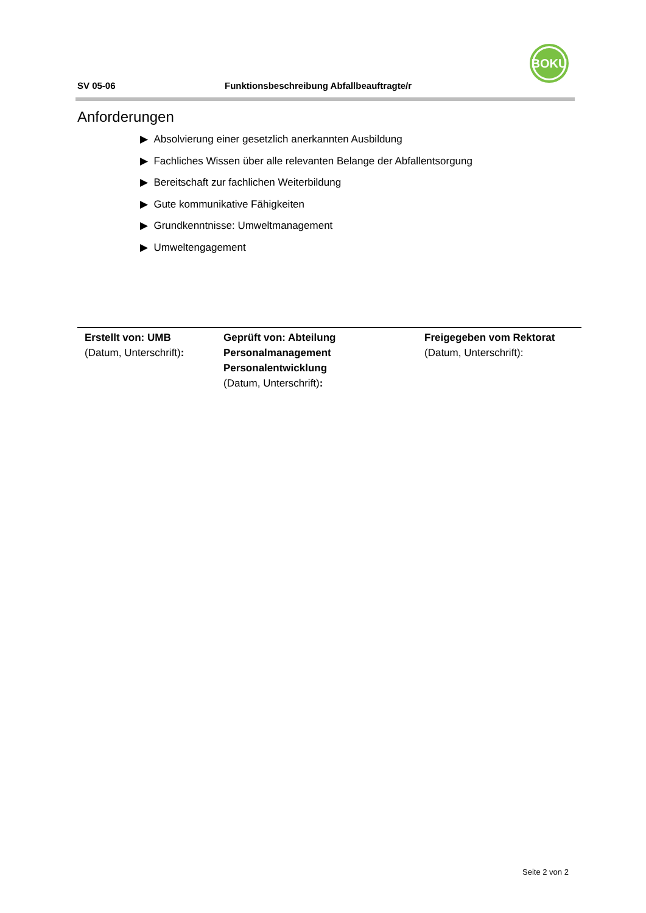SV 05-06 Funktionsbeschreibung Abfallbeauftragte/r
BOKU
Anforderungen
▶ Absolvierung einer gesetzlich anerkannten Ausbildung
▶ Fachliches Wissen über alle relevanten Belange der Abfallentsorgung
▶ Bereitschaft zur fachlichen Weiterbildung
▶ Gute kommunikative Fähigkeiten
▶ Grundkenntnisse: Umweltmanagement
▶ Umweltengagement
| Erstellt von: UMB (Datum, Unterschrift) : | Geprüft von: Abteilung Personalmanagement Personalentwicklung (Datum, Unterschrift) : | Freigegeben vom Rektorat (Datum, Unterschrift): |
Seite 2 von 2